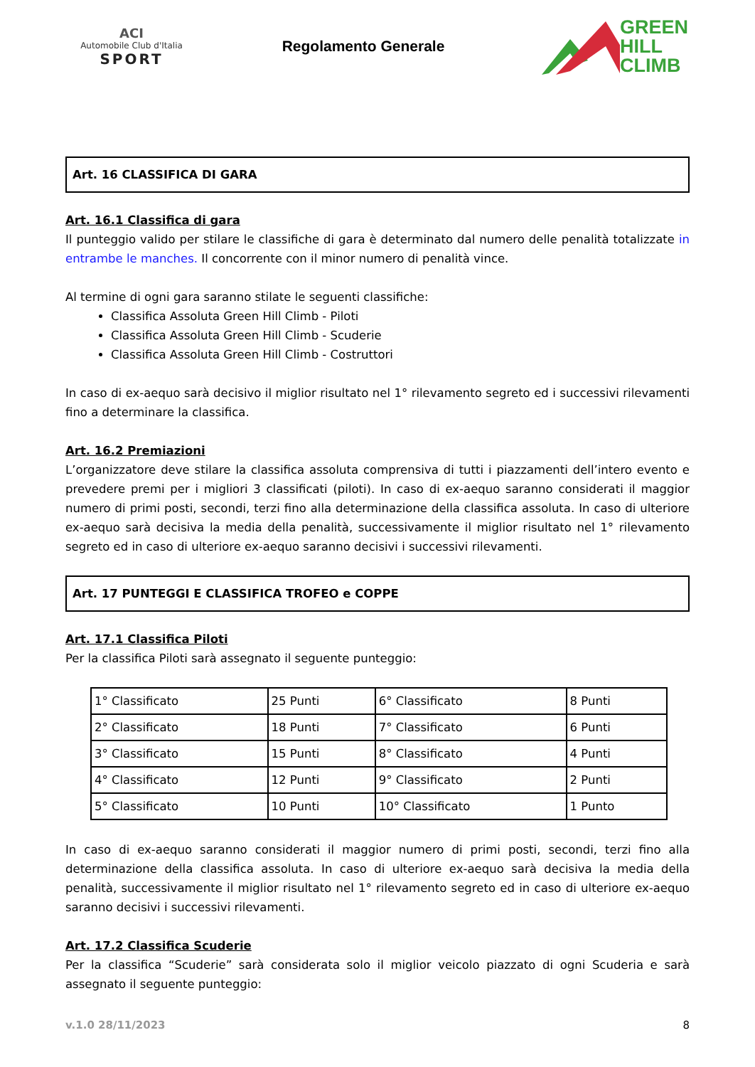ACI
Automobile Club d'Italia
SPORT
Regolamento Generale
GREEN
HILL
CLIMB
Art. 16 CLASSIFICA DI GARA
Art. 16.1 Classifica di gara
Il punteggio valido per stilare le classifiche di gara è determinato dal numero delle penalità totalizzate in entrambe le manches. Il concorrente con il minor numero di penalità vince.
Al termine di ogni gara saranno stilate le seguenti classifiche:
Classifica Assoluta Green Hill Climb - Piloti
Classifica Assoluta Green Hill Climb - Scuderie
Classifica Assoluta Green Hill Climb - Costruttori
In caso di ex-aequo sarà decisivo il miglior risultato nel 1° rilevamento segreto ed i successivi rilevamenti fino a determinare la classifica.
Art. 16.2 Premiazioni
L’organizzatore deve stilare la classifica assoluta comprensiva di tutti i piazzamenti dell’intero evento e prevedere premi per i migliori 3 classificati (piloti). In caso di ex-aequo saranno considerati il maggior numero di primi posti, secondi, terzi fino alla determinazione della classifica assoluta. In caso di ulteriore ex-aequo sarà decisiva la media della penalità, successivamente il miglior risultato nel 1° rilevamento segreto ed in caso di ulteriore ex-aequo saranno decisivi i successivi rilevamenti.
Art. 17 PUNTEGGI E CLASSIFICA TROFEO e COPPE
Art. 17.1 Classifica Piloti
Per la classifica Piloti sarà assegnato il seguente punteggio:
| 1° Classificato | 25 Punti | 6° Classificato | 8 Punti |
| 2° Classificato | 18 Punti | 7° Classificato | 6 Punti |
| 3° Classificato | 15 Punti | 8° Classificato | 4 Punti |
| 4° Classificato | 12 Punti | 9° Classificato | 2 Punti |
| 5° Classificato | 10 Punti | 10° Classificato | 1 Punto |
In caso di ex-aequo saranno considerati il maggior numero di primi posti, secondi, terzi fino alla determinazione della classifica assoluta. In caso di ulteriore ex-aequo sarà decisiva la media della penalità, successivamente il miglior risultato nel 1° rilevamento segreto ed in caso di ulteriore ex-aequo saranno decisivi i successivi rilevamenti.
Art. 17.2 Classifica Scuderie
Per la classifica “Scuderie” sarà considerata solo il miglior veicolo piazzato di ogni Scuderia e sarà assegnato il seguente punteggio:
v.1.0 28/11/2023 8